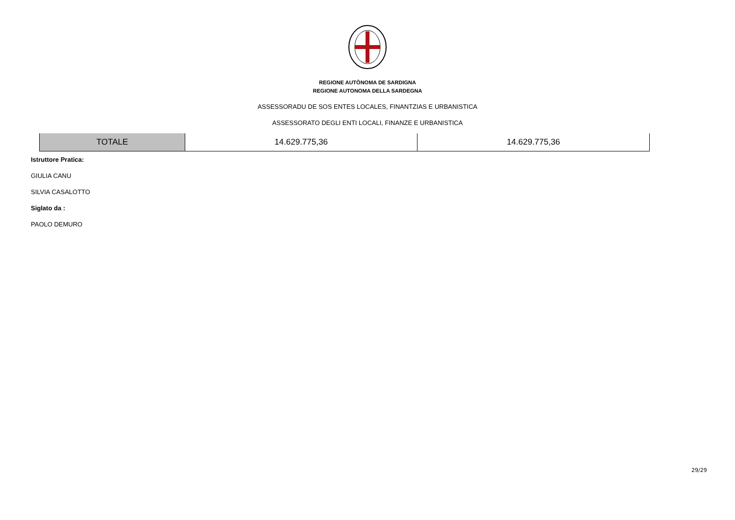REGIONE AUTÒNOMA DE SARDIGNA
REGIONE AUTONOMA DELLA SARDEGNA
ASSESSORADU DE SOS ENTES LOCALES, FINANTZIAS E URBANISTICA
ASSESSORATO DEGLI ENTI LOCALI, FINANZE E URBANISTICA
| TOTALE | 14.629.775,36 | 14.629.775,36 |
Istruttore Pratica:
GIULIA CANU
SILVIA CASALOTTO
Siglato da :
PAOLO DEMURO
29/29